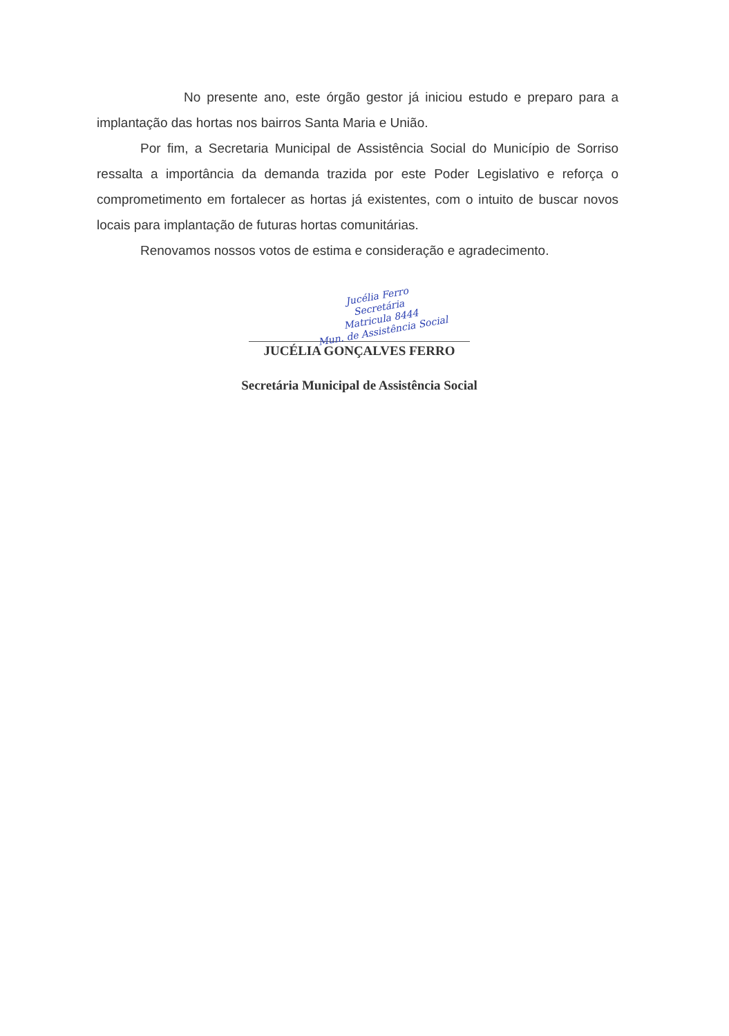No presente ano, este órgão gestor já iniciou estudo e preparo para a implantação das hortas nos bairros Santa Maria e União.
Por fim, a Secretaria Municipal de Assistência Social do Município de Sorriso ressalta a importância da demanda trazida por este Poder Legislativo e reforça o comprometimento em fortalecer as hortas já existentes, com o intuito de buscar novos locais para implantação de futuras hortas comunitárias.
Renovamos nossos votos de estima e consideração e agradecimento.
Jucélia Ferro
Secretária
Matricula 8444
Mun. de Assistência Social
JUCÉLIA GONÇALVES FERRO
Secretária Municipal de Assistência Social